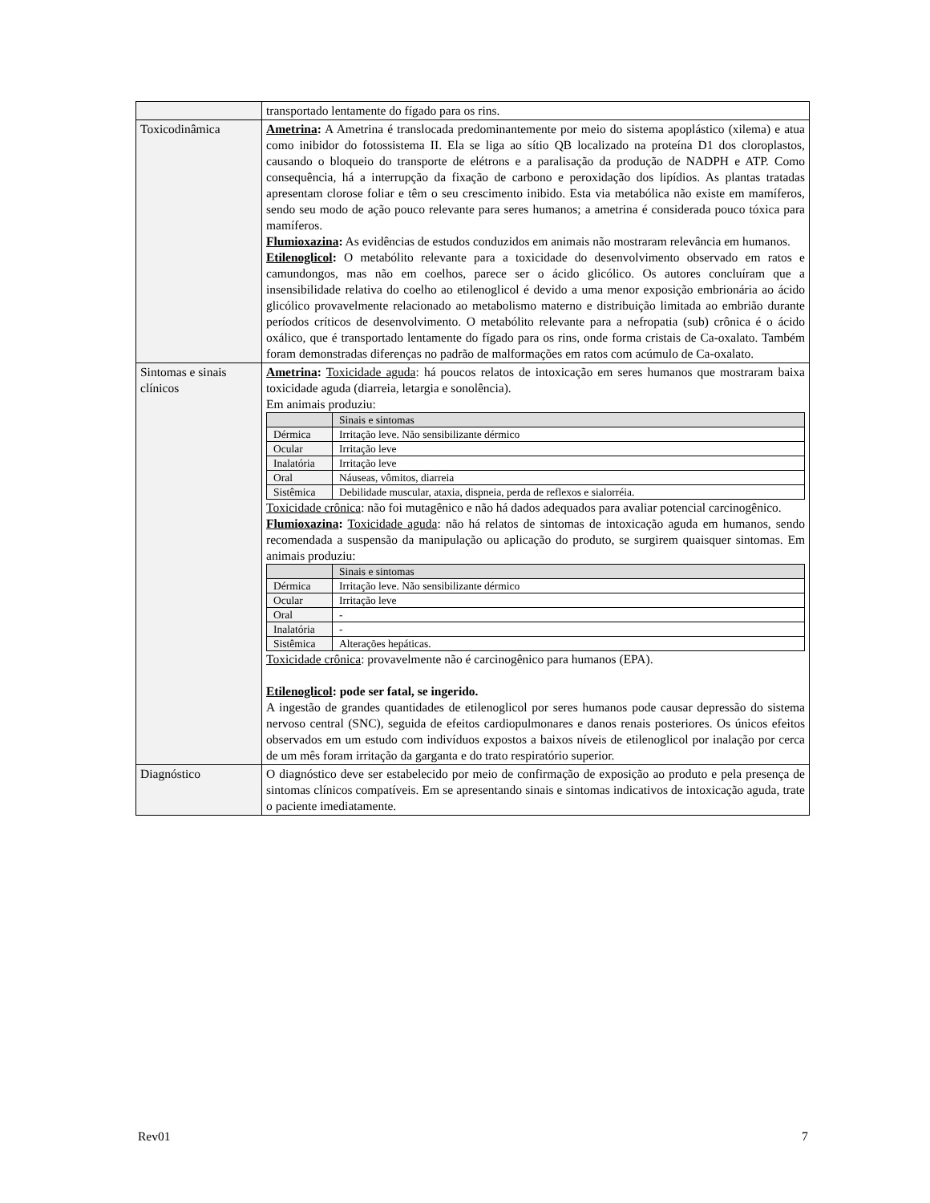| | transportado lentamente do fígado para os rins. |
| Toxicodinâmica | Ametrina : A Ametrina é translocada predominantemente por meio do sistema apoplástico (xilema) e atua como inibidor do fotossistema II. Ela se liga ao sítio QB localizado na proteína D1 dos cloroplastos, causando o bloqueio do transporte de elétrons e a paralisação da produção de NADPH e ATP. Como consequência, há a interrupção da fixação de carbono e peroxidação dos lipídios. As plantas tratadas apresentam clorose foliar e têm o seu crescimento inibido. Esta via metabólica não existe em mamíferos, sendo seu modo de ação pouco relevante para seres humanos; a ametrina é considerada pouco tóxica para mamíferos. Flumioxazina : As evidências de estudos conduzidos em animais não mostraram relevância em humanos. Etilenoglicol : O metabólito relevante para a toxicidade do desenvolvimento observado em ratos e camundongos, mas não em coelhos, parece ser o ácido glicólico. Os autores concluíram que a insensibilidade relativa do coelho ao etilenoglicol é devido a uma menor exposição embrionária ao ácido glicólico provavelmente relacionado ao metabolismo materno e distribuição limitada ao embrião durante períodos críticos de desenvolvimento. O metabólito relevante para a nefropatia (sub) crônica é o ácido oxálico, que é transportado lentamente do fígado para os rins, onde forma cristais de Ca-oxalato. Também foram demonstradas diferenças no padrão de malformações em ratos com acúmulo de Ca-oxalato. |
| Sintomas e sinais clínicos | Ametrina : Toxicidade aguda : há poucos relatos de intoxicação em seres humanos que mostraram baixa toxicidade aguda (diarreia, letargia e sonolência). Em animais produziu: / / Sinais e sintomas / / --- / --- / / Dérmica / Irritação leve. Não sensibilizante dérmico / / Ocular / Irritação leve / / Inalatória / Irritação leve / / Oral / Náuseas, vômitos, diarreia / / Sistêmica / Debilidade muscular, ataxia, dispneia, perda de reflexos e sialorréia. / Toxicidade crônica : não foi mutagênico e não há dados adequados para avaliar potencial carcinogênico. Flumioxazina : Toxicidade aguda : não há relatos de sintomas de intoxicação aguda em humanos, sendo recomendada a suspensão da manipulação ou aplicação do produto, se surgirem quaisquer sintomas. Em animais produziu: / / Sinais e sintomas / / --- / --- / / Dérmica / Irritação leve. Não sensibilizante dérmico / / Ocular / Irritação leve / / Oral / - / / Inalatória / - / / Sistêmica / Alterações hepáticas. / Toxicidade crônica : provavelmente não é carcinogênico para humanos (EPA). Etilenoglicol : pode ser fatal, se ingerido. A ingestão de grandes quantidades de etilenoglicol por seres humanos pode causar depressão do sistema nervoso central (SNC), seguida de efeitos cardiopulmonares e danos renais posteriores. Os únicos efeitos observados em um estudo com indivíduos expostos a baixos níveis de etilenoglicol por inalação por cerca de um mês foram irritação da garganta e do trato respiratório superior. |
| Diagnóstico | O diagnóstico deve ser estabelecido por meio de confirmação de exposição ao produto e pela presença de sintomas clínicos compatíveis. Em se apresentando sinais e sintomas indicativos de intoxicação aguda, trate o paciente imediatamente. |
Rev01 7